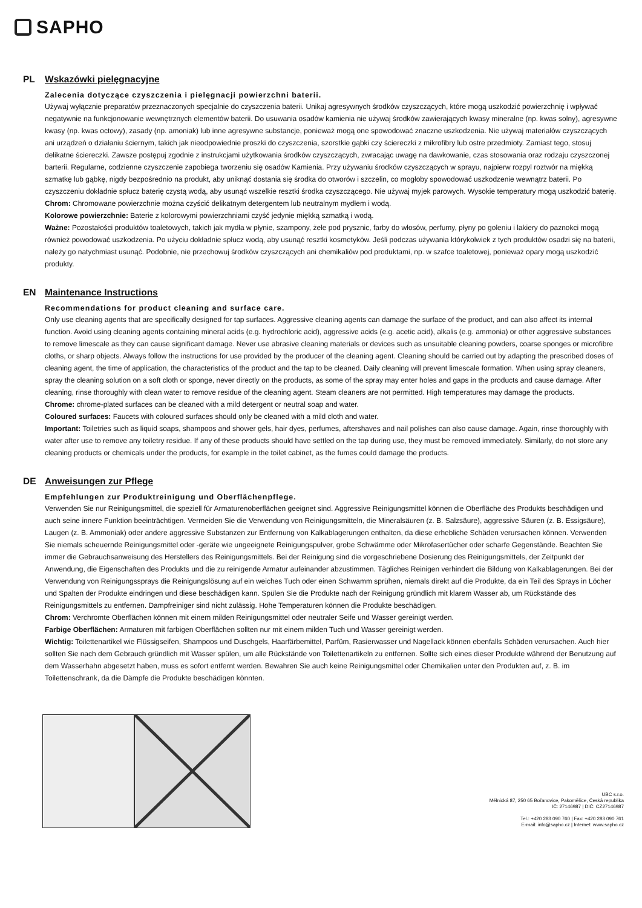SAPHO
PL Wskazówki pielęgnacyjne
Zalecenia dotyczące czyszczenia i pielęgnacji powierzchni baterii.
Używaj wyłącznie preparatów przeznaczonych specjalnie do czyszczenia baterii. Unikaj agresywnych środków czyszczących, które mogą uszkodzić powierzchnię i wpływać negatywnie na funkcjonowanie wewnętrznych elementów baterii. Do usuwania osadów kamienia nie używaj środków zawierających kwasy mineralne (np. kwas solny), agresywne kwasy (np. kwas octowy), zasady (np. amoniak) lub inne agresywne substancje, ponieważ mogą one spowodować znaczne uszkodzenia. Nie używaj materiałów czyszczących ani urządzeń o działaniu ściernym, takich jak nieodpowiednie proszki do czyszczenia, szorstkie gąbki czy ściereczki z mikrofibry lub ostre przedmioty. Zamiast tego, stosuj delikatne ściereczki. Zawsze postępuj zgodnie z instrukcjami użytkowania środków czyszczących, zwracając uwagę na dawkowanie, czas stosowania oraz rodzaju czyszczonej barterii. Regularne, codzienne czyszczenie zapobiega tworzeniu się osadów Kamienia. Przy używaniu środków czyszczących w sprayu, najpierw rozpyl roztwór na miękką szmatkę lub gąbkę, nigdy bezpośrednio na produkt, aby uniknąć dostania się środka do otworów i szczelin, co mogłoby spowodować uszkodzenie wewnątrz baterii. Po czyszczeniu dokładnie spłucz baterię czystą wodą, aby usunąć wszelkie resztki środka czyszczącego. Nie używaj myjek parowych. Wysokie temperatury mogą uszkodzić baterię.
Chrom: Chromowane powierzchnie można czyścić delikatnym detergentem lub neutralnym mydłem i wodą.
Kolorowe powierzchnie: Baterie z kolorowymi powierzchniami czyść jedynie miękką szmatką i wodą.
Ważne: Pozostałości produktów toaletowych, takich jak mydła w płynie, szampony, żele pod prysznic, farby do włosów, perfumy, płyny po goleniu i lakiery do paznokci mogą również powodować uszkodzenia. Po użyciu dokładnie spłucz wodą, aby usunąć resztki kosmetyków. Jeśli podczas używania którykolwiek z tych produktów osadzi się na baterii, należy go natychmiast usunąć. Podobnie, nie przechowuj środków czyszczących ani chemikaliów pod produktami, np. w szafce toaletowej, ponieważ opary mogą uszkodzić produkty.
EN Maintenance Instructions
Recommendations for product cleaning and surface care.
Only use cleaning agents that are specifically designed for tap surfaces. Aggressive cleaning agents can damage the surface of the product, and can also affect its internal function. Avoid using cleaning agents containing mineral acids (e.g. hydrochloric acid), aggressive acids (e.g. acetic acid), alkalis (e.g. ammonia) or other aggressive substances to remove limescale as they can cause significant damage. Never use abrasive cleaning materials or devices such as unsuitable cleaning powders, coarse sponges or microfibre cloths, or sharp objects. Always follow the instructions for use provided by the producer of the cleaning agent. Cleaning should be carried out by adapting the prescribed doses of cleaning agent, the time of application, the characteristics of the product and the tap to be cleaned. Daily cleaning will prevent limescale formation. When using spray cleaners, spray the cleaning solution on a soft cloth or sponge, never directly on the products, as some of the spray may enter holes and gaps in the products and cause damage. After cleaning, rinse thoroughly with clean water to remove residue of the cleaning agent. Steam cleaners are not permitted. High temperatures may damage the products.
Chrome: chrome-plated surfaces can be cleaned with a mild detergent or neutral soap and water.
Coloured surfaces: Faucets with coloured surfaces should only be cleaned with a mild cloth and water.
Important: Toiletries such as liquid soaps, shampoos and shower gels, hair dyes, perfumes, aftershaves and nail polishes can also cause damage. Again, rinse thoroughly with water after use to remove any toiletry residue. If any of these products should have settled on the tap during use, they must be removed immediately. Similarly, do not store any cleaning products or chemicals under the products, for example in the toilet cabinet, as the fumes could damage the products.
DE Anweisungen zur Pflege
Empfehlungen zur Produktreinigung und Oberflächenpflege.
Verwenden Sie nur Reinigungsmittel, die speziell für Armaturenoberflächen geeignet sind. Aggressive Reinigungsmittel können die Oberfläche des Produkts beschädigen und auch seine innere Funktion beeinträchtigen. Vermeiden Sie die Verwendung von Reinigungsmitteln, die Mineralsäuren (z. B. Salzsäure), aggressive Säuren (z. B. Essigsäure), Laugen (z. B. Ammoniak) oder andere aggressive Substanzen zur Entfernung von Kalkablagerungen enthalten, da diese erhebliche Schäden verursachen können. Verwenden Sie niemals scheuernde Reinigungsmittel oder -geräte wie ungeeignete Reinigungspulver, grobe Schwämme oder Mikrofasertücher oder scharfe Gegenstände. Beachten Sie immer die Gebrauchsanweisung des Herstellers des Reinigungsmittels. Bei der Reinigung sind die vorgeschriebene Dosierung des Reinigungsmittels, der Zeitpunkt der Anwendung, die Eigenschaften des Produkts und die zu reinigende Armatur aufeinander abzustimmen. Tägliches Reinigen verhindert die Bildung von Kalkablagerungen. Bei der Verwendung von Reinigungssprays die Reinigungslösung auf ein weiches Tuch oder einen Schwamm sprühen, niemals direkt auf die Produkte, da ein Teil des Sprays in Löcher und Spalten der Produkte eindringen und diese beschädigen kann. Spülen Sie die Produkte nach der Reinigung gründlich mit klarem Wasser ab, um Rückstände des Reinigungsmittels zu entfernen. Dampfreiniger sind nicht zulässig. Hohe Temperaturen können die Produkte beschädigen.
Chrom: Verchromte Oberflächen können mit einem milden Reinigungsmittel oder neutraler Seife und Wasser gereinigt werden.
Farbige Oberflächen: Armaturen mit farbigen Oberflächen sollten nur mit einem milden Tuch und Wasser gereinigt werden.
Wichtig: Toilettenartikel wie Flüssigseifen, Shampoos und Duschgels, Haarfärbemittel, Parfüm, Rasierwasser und Nagellack können ebenfalls Schäden verursachen. Auch hier sollten Sie nach dem Gebrauch gründlich mit Wasser spülen, um alle Rückstände von Toilettenartikeln zu entfernen. Sollte sich eines dieser Produkte während der Benutzung auf dem Wasserhahn abgesetzt haben, muss es sofort entfernt werden. Bewahren Sie auch keine Reinigungsmittel oder Chemikalien unter den Produkten auf, z. B. im Toilettenschrank, da die Dämpfe die Produkte beschädigen könnten.
UBC s.r.o.
Mělnická 87, 250 65 Bořanovice, Pakoměřice, Česká republika
IČ: 27146987 | DIČ: CZ27146987
Tel.: +420 283 090 760 | Fax: +420 283 090 761
E-mail: info@sapho.cz | Internet: www.sapho.cz